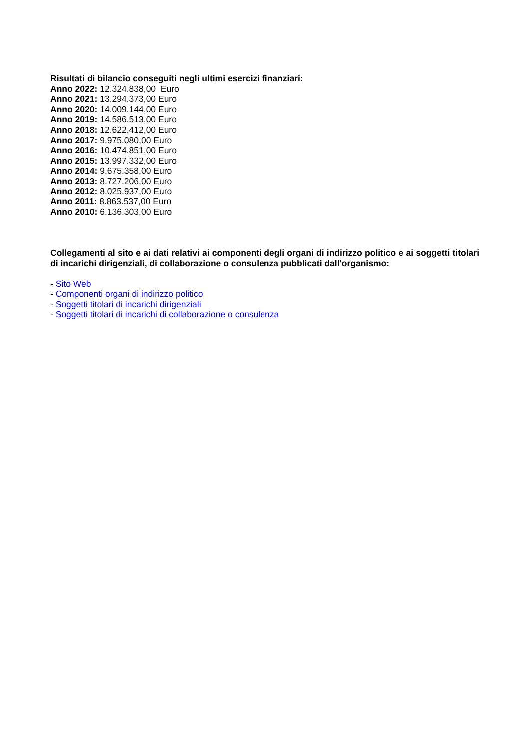Risultati di bilancio conseguiti negli ultimi esercizi finanziari:
Anno 2022: 12.324.838,00 Euro
Anno 2021: 13.294.373,00 Euro
Anno 2020: 14.009.144,00 Euro
Anno 2019: 14.586.513,00 Euro
Anno 2018: 12.622.412,00 Euro
Anno 2017: 9.975.080,00 Euro
Anno 2016: 10.474.851,00 Euro
Anno 2015: 13.997.332,00 Euro
Anno 2014: 9.675.358,00 Euro
Anno 2013: 8.727.206,00 Euro
Anno 2012: 8.025.937,00 Euro
Anno 2011: 8.863.537,00 Euro
Anno 2010: 6.136.303,00 Euro
Collegamenti al sito e ai dati relativi ai componenti degli organi di indirizzo politico e ai soggetti titolari di incarichi dirigenziali, di collaborazione o consulenza pubblicati dall'organismo:
- Sito Web
- Componenti organi di indirizzo politico
- Soggetti titolari di incarichi dirigenziali
- Soggetti titolari di incarichi di collaborazione o consulenza